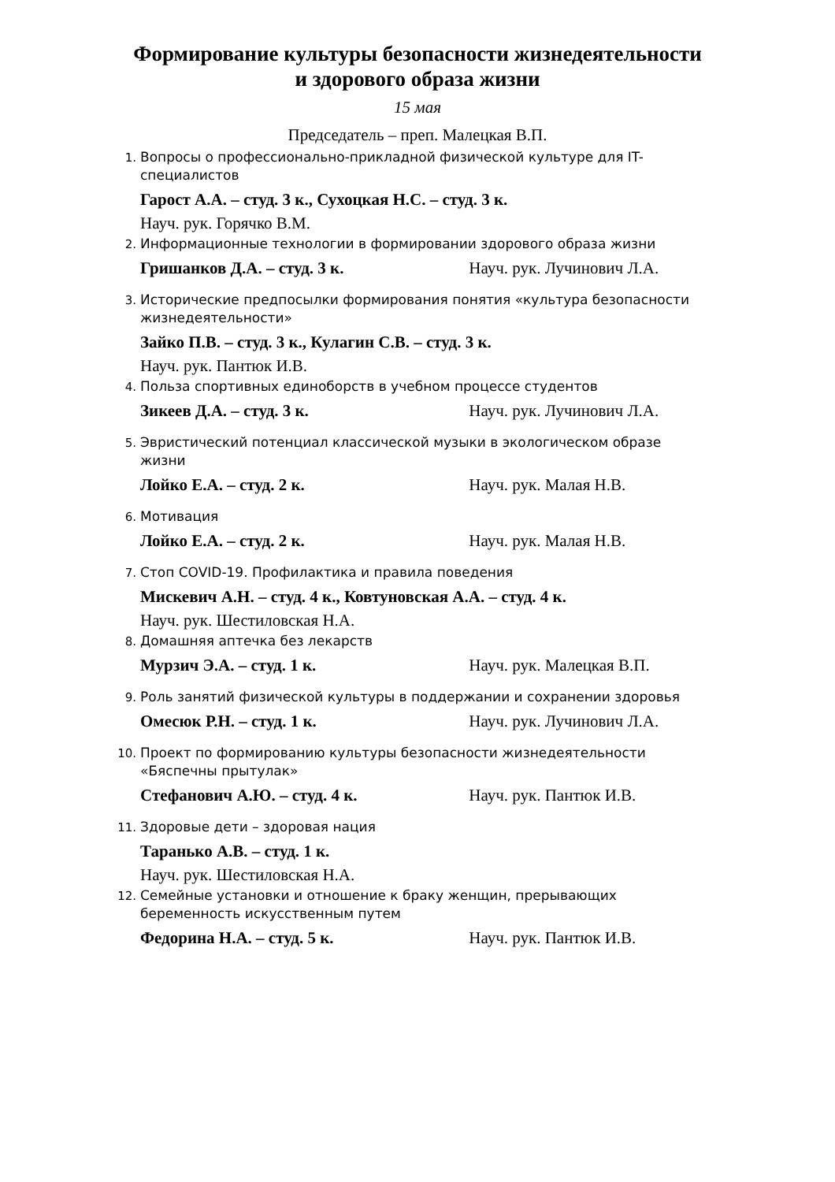Формирование культуры безопасности жизнедеятельности
и здорового образа жизни
15 мая
Председатель – преп. Малецкая В.П.
1.
Вопросы о профессионально-прикладной физической культуре для IT-специалистов
Гарост А.А. – студ. 3 к., Сухоцкая Н.С. – студ. 3 к.
Науч. рук. Горячко В.М.
2.
Информационные технологии в формировании здорового образа жизни
Гришанков Д.А. – студ. 3 к. Науч. рук. Лучинович Л.А.
3.
Исторические предпосылки формирования понятия «культура безопасности жизнедеятельности»
Зайко П.В. – студ. 3 к., Кулагин С.В. – студ. 3 к.
Науч. рук. Пантюк И.В.
4.
Польза спортивных единоборств в учебном процессе студентов
Зикеев Д.А. – студ. 3 к. Науч. рук. Лучинович Л.А.
5.
Эвристический потенциал классической музыки в экологическом образе жизни
Лойко Е.А. – студ. 2 к. Науч. рук. Малая Н.В.
6.
Мотивация
Лойко Е.А. – студ. 2 к. Науч. рук. Малая Н.В.
7.
Стоп COVID-19. Профилактика и правила поведения
Мискевич А.Н. – студ. 4 к., Ковтуновская А.А. – студ. 4 к.
Науч. рук. Шестиловская Н.А.
8.
Домашняя аптечка без лекарств
Мурзич Э.А. – студ. 1 к. Науч. рук. Малецкая В.П.
9.
Роль занятий физической культуры в поддержании и сохранении здоровья
Омесюк Р.Н. – студ. 1 к. Науч. рук. Лучинович Л.А.
10.
Проект по формированию культуры безопасности жизнедеятельности «Бяспечны прытулак»
Стефанович А.Ю. – студ. 4 к. Науч. рук. Пантюк И.В.
11.
Здоровые дети – здоровая нация
Таранько А.В. – студ. 1 к.
Науч. рук. Шестиловская Н.А.
12.
Семейные установки и отношение к браку женщин, прерывающих беременность искусственным путем
Федорина Н.А. – студ. 5 к. Науч. рук. Пантюк И.В.